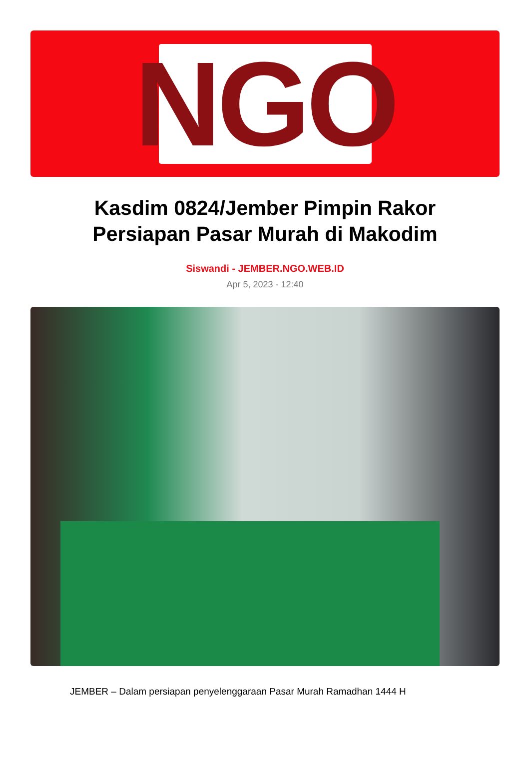NGO
Kasdim 0824/Jember Pimpin Rakor Persiapan Pasar Murah di Makodim
Siswandi - JEMBER.NGO.WEB.ID
Apr 5, 2023 - 12:40
JEMBER – Dalam persiapan penyelenggaraan Pasar Murah Ramadhan 1444 H